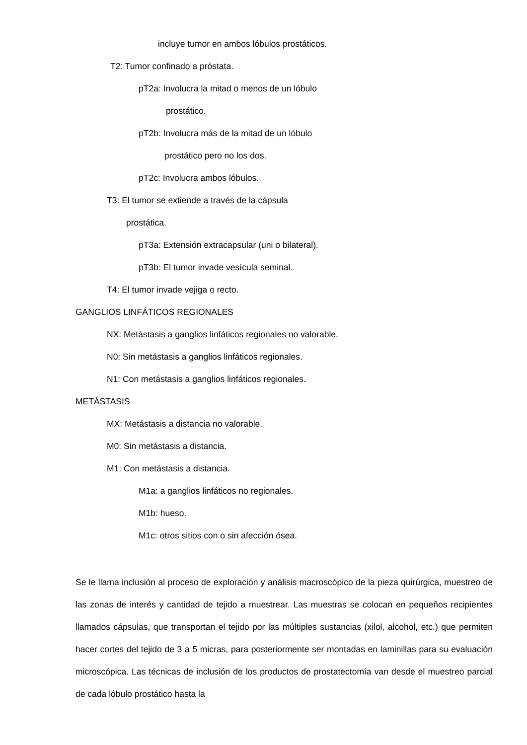incluye tumor en ambos lóbulos prostáticos.
T2: Tumor confinado a próstata.
pT2a: Involucra la mitad o menos de un lóbulo
prostático.
pT2b: Involucra más de la mitad de un lóbulo
prostático pero no los dos.
pT2c: Involucra ambos lóbulos.
T3: El tumor se extiende a través de la cápsula
prostática.
pT3a: Extensión extracapsular (uni o bilateral).
pT3b: El tumor invade vesícula seminal.
T4: El tumor invade vejiga o recto.
GANGLIOS LINFÁTICOS REGIONALES
NX: Metástasis a ganglios linfáticos regionales no valorable.
N0: Sin metástasis a ganglios linfáticos regionales.
N1: Con metástasis a ganglios linfáticos regionales.
METÁSTASIS
MX: Metástasis a distancia no valorable.
M0: Sin metástasis a distancia.
M1: Con metástasis a distancia.
M1a: a ganglios linfáticos no regionales.
M1b: hueso.
M1c: otros sitios con o sin afección ósea.
Se le llama inclusión al proceso de exploración y análisis macroscópico de la pieza quirúrgica, muestreo de las zonas de interés y cantidad de tejido a muestrear. Las muestras se colocan en pequeños recipientes llamados cápsulas, que transportan el tejido por las múltiples sustancias (xilol, alcohol, etc.) que permiten hacer cortes del tejido de 3 a 5 micras, para posteriormente ser montadas en laminillas para su evaluación microscópica. Las técnicas de inclusión de los productos de prostatectomía van desde el muestreo parcial de cada lóbulo prostático hasta la